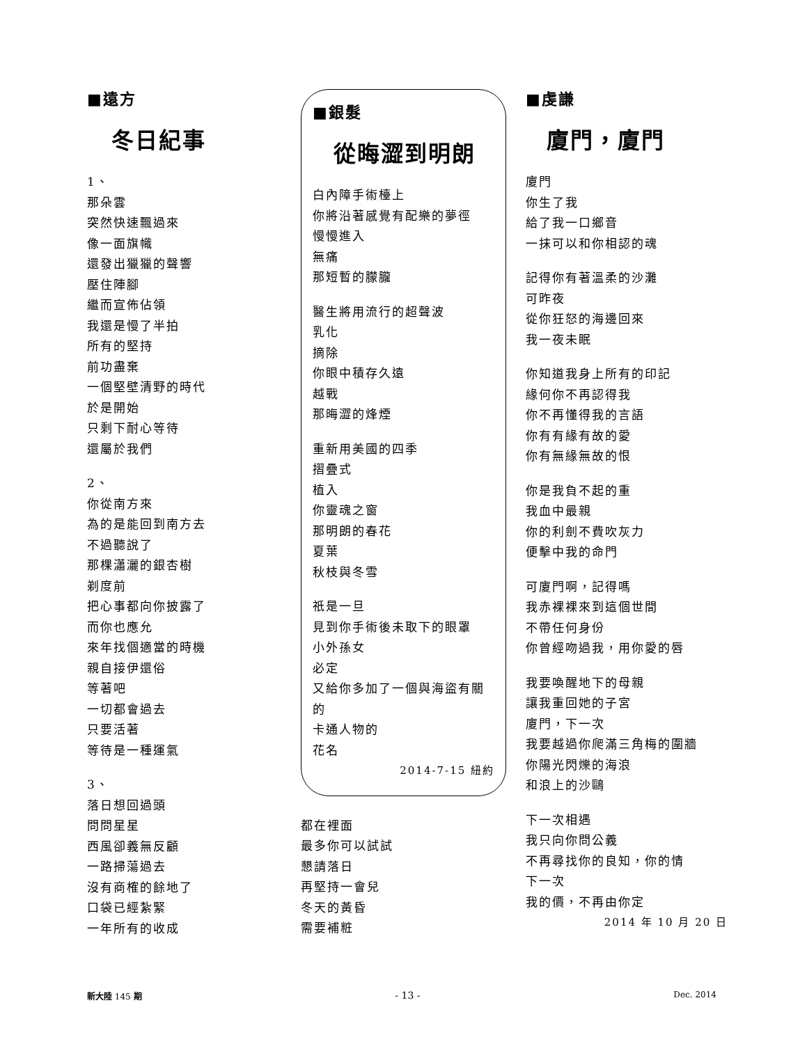■遠方
冬日紀事
1、
那朵雲
突然快速飄過來
像一面旗幟
還發出獵獵的聲響
壓住陣腳
繼而宣佈佔領
我還是慢了半拍
所有的堅持
前功盡棄
一個堅壁清野的時代
於是開始
只剩下耐心等待
還屬於我們
2、
你從南方來
為的是能回到南方去
不過聽說了
那棵瀟灑的銀杏樹
剃度前
把心事都向你披露了
而你也應允
來年找個適當的時機
親自接伊還俗
等著吧
一切都會過去
只要活著
等待是一種運氣
3、
落日想回過頭
問問星星
西風卻義無反顧
一路掃蕩過去
沒有商榷的餘地了
口袋已經紮緊
一年所有的收成
■銀髮
從晦澀到明朗
白內障手術檯上
你將沿著感覺有配樂的夢徑
慢慢進入
無痛
那短暫的朦朧
醫生將用流行的超聲波
乳化
摘除
你眼中積存久遠
越戰
那晦澀的烽煙
重新用美國的四季
摺疊式
植入
你靈魂之窗
那明朗的春花
夏葉
秋枝與冬雪
祇是一旦
見到你手術後未取下的眼罩
小外孫女
必定
又給你多加了一個與海盜有關的
卡通人物的
花名
2014-7-15 紐約
都在裡面
最多你可以試試
懇請落日
再堅持一會兒
冬天的黃昏
需要補粧
■虔謙
廈門，廈門
廈門
你生了我
給了我一口鄉音
一抹可以和你相認的魂
記得你有著溫柔的沙灘
可昨夜
從你狂怒的海邊回來
我一夜未眠
你知道我身上所有的印記
緣何你不再認得我
你不再懂得我的言語
你有有緣有故的愛
你有無緣無故的恨
你是我負不起的重
我血中最親
你的利劍不費吹灰力
便擊中我的命門
可廈門啊，記得嗎
我赤裸裸來到這個世間
不帶任何身份
你曾經吻過我，用你愛的唇
我要喚醒地下的母親
讓我重回她的子宮
廈門，下一次
我要越過你爬滿三角梅的圍牆
你陽光閃爍的海浪
和浪上的沙鷗
下一次相遇
我只向你問公義
不再尋找你的良知，你的情
下一次
我的價，不再由你定
2014 年 10 月 20 日
新大陸 145 期 - 13 - Dec. 2014